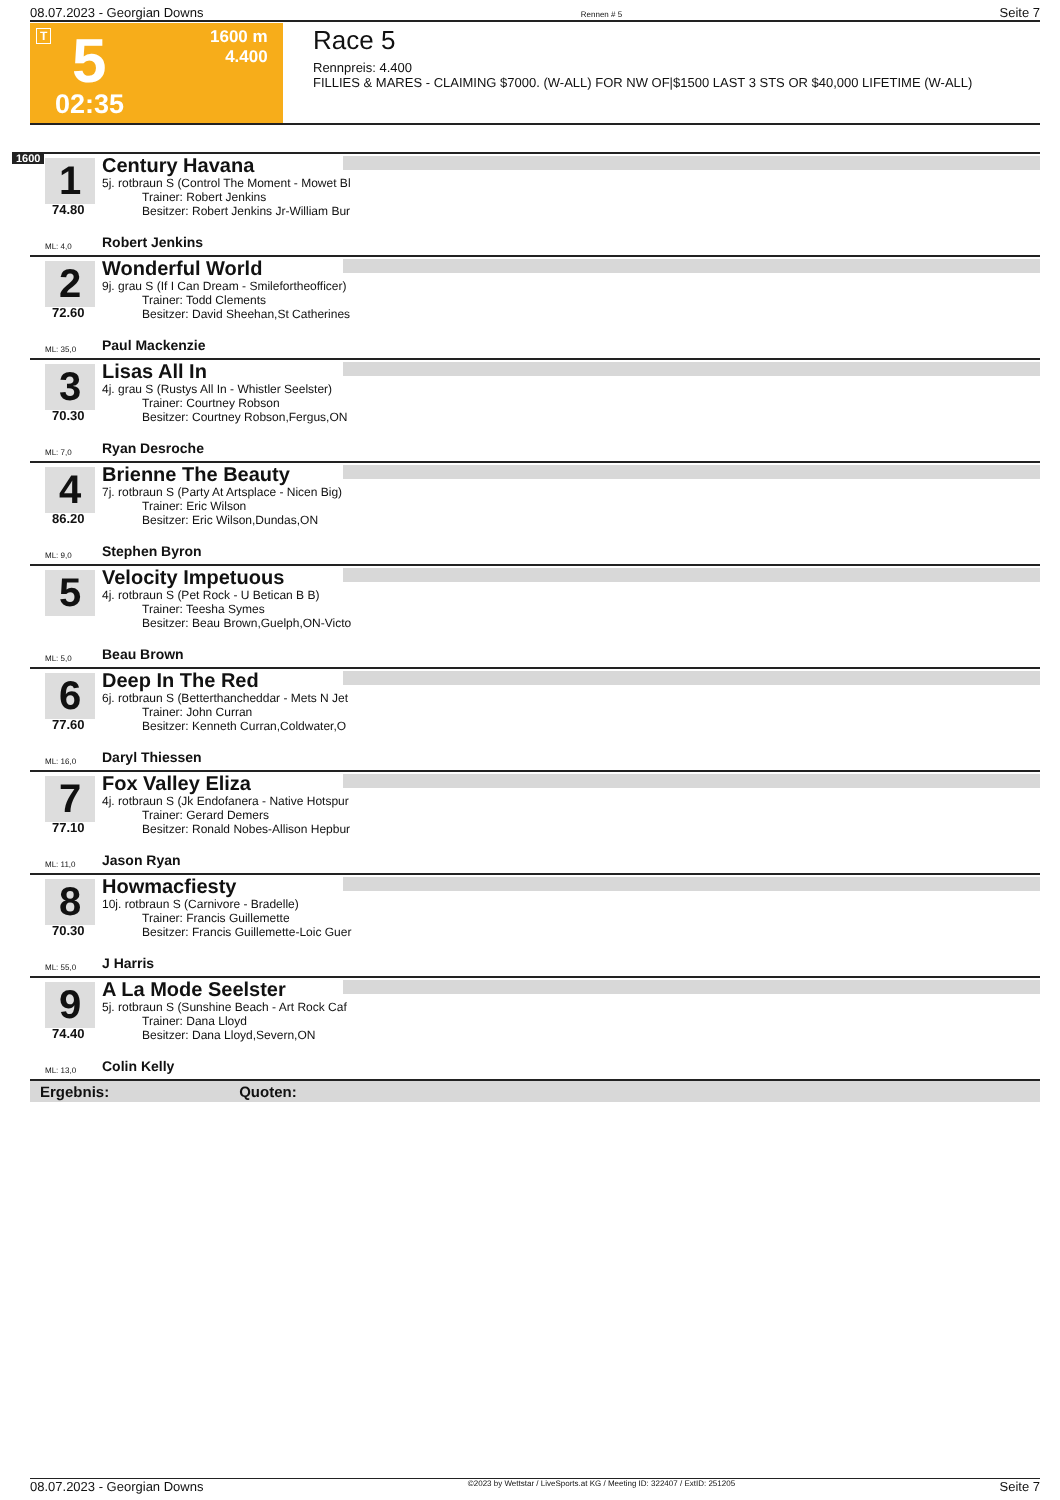08.07.2023 - Georgian Downs Rennen # 5 Seite 7
T 5 1600 m
4.400
02:35
Race 5
Rennpreis: 4.400
FILLIES & MARES - CLAIMING $7000. (W-ALL) FOR NW OF|$1500 LAST 3 STS OR $40,000 LIFETIME (W-ALL)
1600
1
Century Havana
5j. rotbraun S (Control The Moment - Mowet Bl
Trainer: Robert Jenkins
Besitzer: Robert Jenkins Jr-William Bur
74.80
ML: 4,0 Robert Jenkins
2
Wonderful World
9j. grau S (If I Can Dream - Smilefortheofficer)
Trainer: Todd Clements
Besitzer: David Sheehan,St Catherines
72.60
ML: 35,0 Paul Mackenzie
3
Lisas All In
4j. grau S (Rustys All In - Whistler Seelster)
Trainer: Courtney Robson
Besitzer: Courtney Robson,Fergus,ON
70.30
ML: 7,0 Ryan Desroche
4
Brienne The Beauty
7j. rotbraun S (Party At Artsplace - Nicen Big)
Trainer: Eric Wilson
Besitzer: Eric Wilson,Dundas,ON
86.20
ML: 9,0 Stephen Byron
5
Velocity Impetuous
4j. rotbraun S (Pet Rock - U Betican B B)
Trainer: Teesha Symes
Besitzer: Beau Brown,Guelph,ON-Victo
ML: 5,0 Beau Brown
6
Deep In The Red
6j. rotbraun S (Betterthancheddar - Mets N Jet
Trainer: John Curran
Besitzer: Kenneth Curran,Coldwater,O
77.60
ML: 16,0 Daryl Thiessen
7
Fox Valley Eliza
4j. rotbraun S (Jk Endofanera - Native Hotspur
Trainer: Gerard Demers
Besitzer: Ronald Nobes-Allison Hepbur
77.10
ML: 11,0 Jason Ryan
8
Howmacfiesty
10j. rotbraun S (Carnivore - Bradelle)
Trainer: Francis Guillemette
Besitzer: Francis Guillemette-Loic Guer
70.30
ML: 55,0 J Harris
9
A La Mode Seelster
5j. rotbraun S (Sunshine Beach - Art Rock Caf
Trainer: Dana Lloyd
Besitzer: Dana Lloyd,Severn,ON
74.40
ML: 13,0 Colin Kelly
Ergebnis: Quoten:
08.07.2023 - Georgian Downs ©2023 by Wettstar / LiveSports.at KG / Meeting ID: 322407 / ExtID: 251205 Seite 7